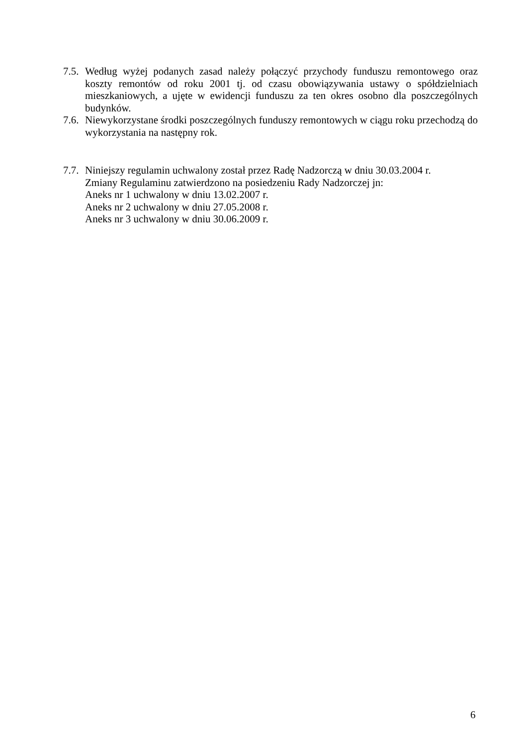7.5.
Według wyżej podanych zasad należy połączyć przychody funduszu remontowego oraz koszty remontów od roku 2001 tj. od czasu obowiązywania ustawy o spółdzielniach mieszkaniowych, a ujęte w ewidencji funduszu za ten okres osobno dla poszczególnych budynków.
7.6.
Niewykorzystane środki poszczególnych funduszy remontowych w ciągu roku przechodzą do wykorzystania na następny rok.
7.7.
Niniejszy regulamin uchwalony został przez Radę Nadzorczą w dniu 30.03.2004 r.
Zmiany Regulaminu zatwierdzono na posiedzeniu Rady Nadzorczej jn:
Aneks nr 1 uchwalony w dniu 13.02.2007 r.
Aneks nr 2 uchwalony w dniu 27.05.2008 r.
Aneks nr 3 uchwalony w dniu 30.06.2009 r.
6